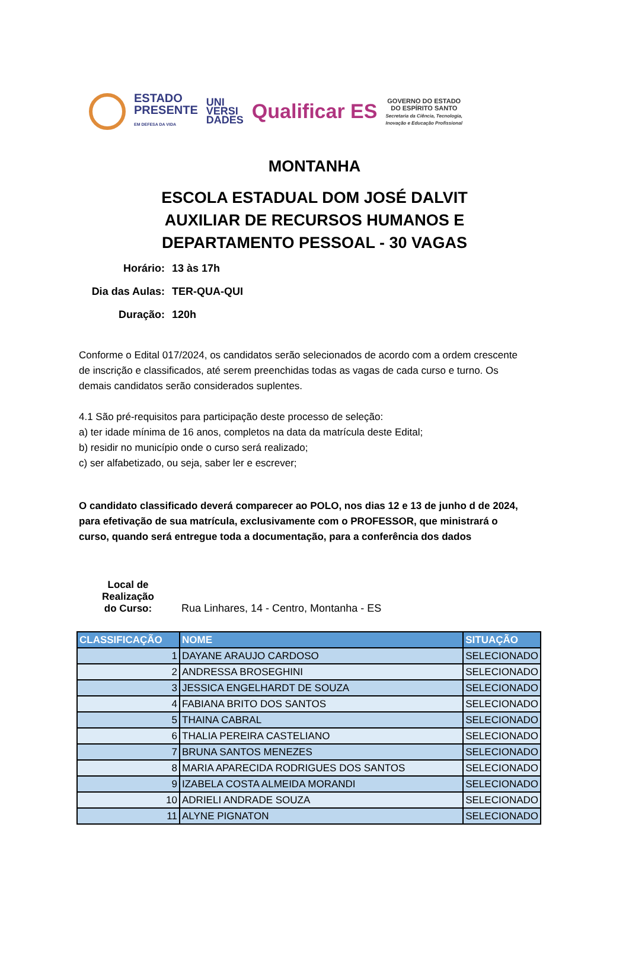ESTADO
PRESENTE
EM DEFESA DA VIDA
UNI
VERSI
DADES
Qualificar ES
GOVERNO DO ESTADO
DO ESPÍRITO SANTO
Secretaria da Ciência, Tecnologia,
Inovação e Educação Profissional
MONTANHA
ESCOLA ESTADUAL DOM JOSÉ DALVIT
AUXILIAR DE RECURSOS HUMANOS E
DEPARTAMENTO PESSOAL - 30 VAGAS
Horário:
13 às 17h
Dia das Aulas:
TER-QUA-QUI
Duração:
120h
Conforme o Edital 017/2024, os candidatos serão selecionados de acordo com a ordem crescente de inscrição e classificados, até serem preenchidas todas as vagas de cada curso e turno. Os demais candidatos serão considerados suplentes.
4.1 São pré-requisitos para participação deste processo de seleção:
a) ter idade mínima de 16 anos, completos na data da matrícula deste Edital;
b) residir no município onde o curso será realizado;
c) ser alfabetizado, ou seja, saber ler e escrever;
O candidato classificado deverá comparecer ao POLO, nos dias 12 e 13 de junho d de 2024, para efetivação de sua matrícula, exclusivamente com o PROFESSOR, que ministrará o curso, quando será entregue toda a documentação, para a conferência dos dados
Local de Realização
do Curso:
Rua Linhares, 14 - Centro, Montanha - ES
| CLASSIFICAÇÃO | NOME | SITUAÇÃO |
| --- | --- | --- |
| 1 | DAYANE ARAUJO CARDOSO | SELECIONADO |
| 2 | ANDRESSA BROSEGHINI | SELECIONADO |
| 3 | JESSICA ENGELHARDT DE SOUZA | SELECIONADO |
| 4 | FABIANA BRITO DOS SANTOS | SELECIONADO |
| 5 | THAINA CABRAL | SELECIONADO |
| 6 | THALIA PEREIRA CASTELIANO | SELECIONADO |
| 7 | BRUNA SANTOS MENEZES | SELECIONADO |
| 8 | MARIA APARECIDA RODRIGUES DOS SANTOS | SELECIONADO |
| 9 | IZABELA COSTA ALMEIDA MORANDI | SELECIONADO |
| 10 | ADRIELI ANDRADE SOUZA | SELECIONADO |
| 11 | ALYNE PIGNATON | SELECIONADO |